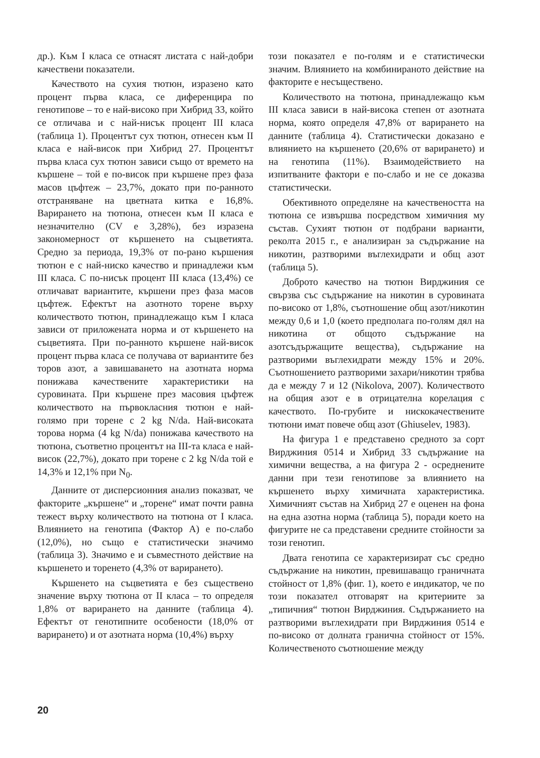др.). Към I класа се отнасят листата с най-добри качествени показатели.
Качеството на сухия тютюн, изразено като процент първа класа, се диференцира по генотипове – то е най-високо при Хибрид 33, който се отличава и с най-нисък процент III класа (таблица 1). Процентът сух тютюн, отнесен към II класа е най-висок при Хибрид 27. Процентът първа класа сух тютюн зависи също от времето на кършене – той е по-висок при кършене през фаза масов цъфтеж – 23,7%, докато при по-ранното отстраняване на цветната китка е 16,8%. Варирането на тютюна, отнесен към II класа е незначително (CV е 3,28%), без изразена закономерност от кършенето на съцветията. Средно за периода, 19,3% от по-рано кършения тютюн е с най-ниско качество и принадлежи към III класа. С по-нисък процент III класа (13,4%) се отличават вариантите, кършени през фаза масов цъфтеж. Ефектът на азотното торене върху количеството тютюн, принадлежащо към I класа зависи от приложената норма и от кършенето на съцветията. При по-ранното кършене най-висок процент първа класа се получава от вариантите без торов азот, а завишаването на азотната норма понижава качествените характеристики на суровината. При кършене през масовия цъфтеж количеството на първокласния тютюн е най-голямо при торене с 2 kg N/da. Най-високата торова норма (4 kg N/da) понижава качеството на тютюна, съответно процентът на III-та класа е най-висок (22,7%), докато при торене с 2 kg N/da той е 14,3% и 12,1% при N<sub>0</sub>.
Данните от дисперсионния анализ показват, че факторите „кършене“ и „торене“ имат почти равна тежест върху количеството на тютюна от I класа. Влиянието на генотипа (Фактор А) е по-слабо (12,0%), но също е статистически значимо (таблица 3). Значимо е и съвместното действие на кършенето и торенето (4,3% от варирането).
Кършенето на съцветията е без съществено значение върху тютюна от II класа – то определя 1,8% от варирането на данните (таблица 4). Ефектът от генотипните особености (18,0% от варирането) и от азотната норма (10,4%) върху
този показател е по-голям и е статистически значим. Влиянието на комбинираното действие на факторите е несъществено.
Количеството на тютюна, принадлежащо към III класа зависи в най-висока степен от азотната норма, която определя 47,8% от варирането на данните (таблица 4). Статистически доказано е влиянието на кършенето (20,6% от варирането) и на генотипа (11%). Взаимодействието на изпитваните фактори е по-слабо и не се доказва статистически.
Обективното определяне на качествеността на тютюна се извършва посредством химичния му състав. Сухият тютюн от подбрани варианти, реколта 2015 г., е анализиран за съдържание на никотин, разтворими въглехидрати и общ азот (таблица 5).
Доброто качество на тютюн Вирджиния се свързва със съдържание на никотин в суровината по-високо от 1,8%, съотношение общ азот/никотин между 0,6 и 1,0 (което предполага по-голям дял на никотина от общото съдържание на азотсъдържащите вещества), съдържание на разтворими въглехидрати между 15% и 20%. Съотношението разтворими захари/никотин трябва да е между 7 и 12 (Nikolova, 2007). Количеството на общия азот е в отрицателна корелация с качеството. По-грубите и нискокачествените тютюни имат повече общ азот (Ghiuselev, 1983).
На фигура 1 е представено средното за сорт Вирджиния 0514 и Хибрид 33 съдържание на химични вещества, а на фигура 2 - осреднените данни при тези генотипове за влиянието на кършенето върху химичната характеристика. Химичният състав на Хибрид 27 е оценен на фона на една азотна норма (таблица 5), поради което на фигурите не са представени средните стойности за този генотип.
Двата генотипа се характеризират със средно съдържание на никотин, превишаващо граничната стойност от 1,8% (фиг. 1), което е индикатор, че по този показател отговарят на критериите за „типичния“ тютюн Вирджиния. Съдържанието на разтворими въглехидрати при Вирджиния 0514 е по-високо от долната гранична стойност от 15%. Количественото съотношение между
20